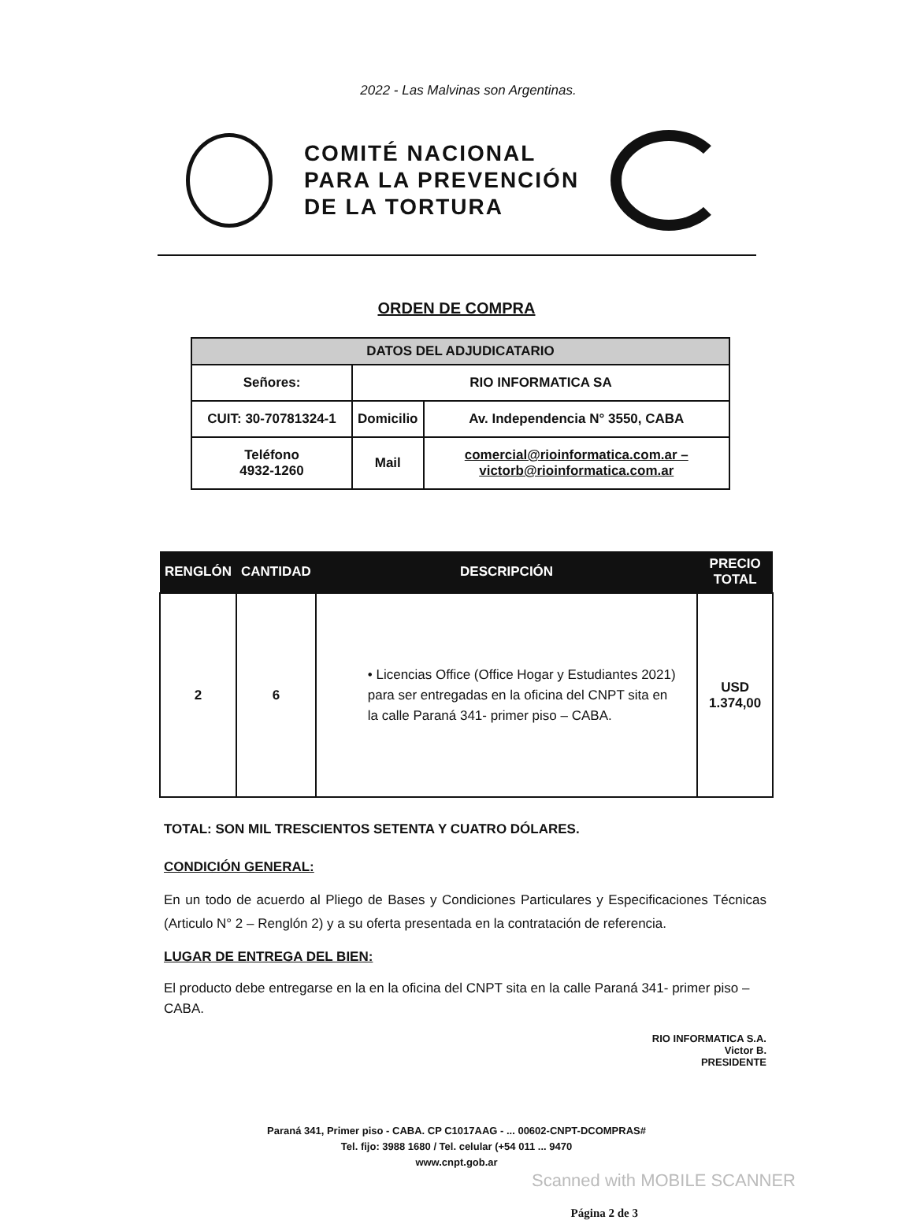2022 - Las Malvinas son Argentinas.
COMITÉ NACIONAL
PARA LA PREVENCIÓN
DE LA TORTURA
ORDEN DE COMPRA
| DATOS DEL ADJUDICATARIO | | |
| Señores: | RIO INFORMATICA SA | |
| CUIT: 30-70781324-1 | Domicilio | Av. Independencia N° 3550, CABA |
| Teléfono 4932-1260 | Mail | comercial@rioinformatica.com.ar – victorb@rioinformatica.com.ar |
| RENGLÓN | CANTIDAD | DESCRIPCIÓN | PRECIO TOTAL |
| --- | --- | --- | --- |
| 2 | 6 | • Licencias Office (Office Hogar y Estudiantes 2021) para ser entregadas en la oficina del CNPT sita en la calle Paraná 341- primer piso – CABA. | USD 1.374,00 |
TOTAL: SON MIL TRESCIENTOS SETENTA Y CUATRO DÓLARES.
CONDICIÓN GENERAL:
En un todo de acuerdo al Pliego de Bases y Condiciones Particulares y Especificaciones Técnicas (Articulo N° 2 – Renglón 2) y a su oferta presentada en la contratación de referencia.
LUGAR DE ENTREGA DEL BIEN:
El producto debe entregarse en la en la oficina del CNPT sita en la calle Paraná 341- primer piso – CABA.
RIO INFORMATICA S.A.
Victor B.
PRESIDENTE
Paraná 341, Primer piso - CABA. CP C1017AAG - ... 00602-CNPT-DCOMPRAS#
Tel. fijo: 3988 1680 / Tel. celular (+54 011 ... 9470
www.cnpt.gob.ar
Scanned with MOBILE SCANNER
Página 2 de 3